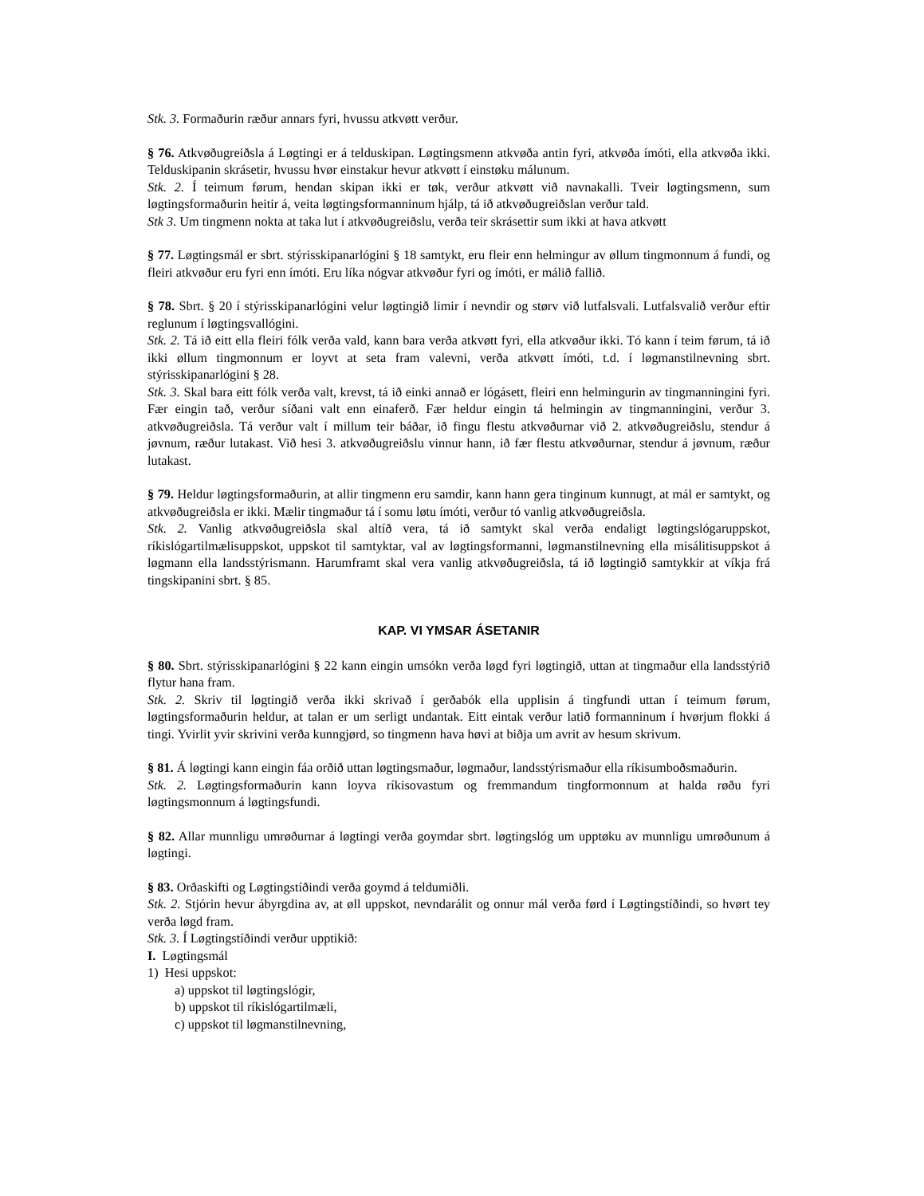Stk. 3. Formaðurin ræður annars fyri, hvussu atkvøtt verður.
§ 76. Atkvøðugreiðsla á Løgtingi er á telduskipan. Løgtingsmenn atkvøða antin fyri, atkvøða ímóti, ella atkvøða ikki. Telduskipanin skrásetir, hvussu hvør einstakur hevur atkvøtt í einstøku málunum.
Stk. 2. Í teimum førum, hendan skipan ikki er tøk, verður atkvøtt við navnakalli. Tveir løgtingsmenn, sum løgtingsformaðurin heitir á, veita løgtingsformanninum hjálp, tá ið atkvøðugreiðslan verður tald.
Stk 3. Um tingmenn nokta at taka lut í atkvøðugreiðslu, verða teir skrásettir sum ikki at hava atkvøtt
§ 77. Løgtingsmál er sbrt. stýrisskipanarlógini § 18 samtykt, eru fleir enn helmingur av øllum tingmonnum á fundi, og fleiri atkvøður eru fyri enn ímóti. Eru líka nógvar atkvøður fyri og ímóti, er málið fallið.
§ 78. Sbrt. § 20 í stýrisskipanarlógini velur løgtingið limir í nevndir og størv við lutfalsvali. Lutfalsvalið verður eftir reglunum í løgtingsvallógini.
Stk. 2. Tá ið eitt ella fleiri fólk verða vald, kann bara verða atkvøtt fyri, ella atkvøður ikki. Tó kann í teim førum, tá ið ikki øllum tingmonnum er loyvt at seta fram valevni, verða atkvøtt ímóti, t.d. í løgmanstilnevning sbrt. stýrisskipanarlógini § 28.
Stk. 3. Skal bara eitt fólk verða valt, krevst, tá ið einki annað er lógásett, fleiri enn helmingurin av tingmanningini fyri. Fær eingin tað, verður síðani valt enn einaferð. Fær heldur eingin tá helmingin av tingmanningini, verður 3. atkvøðugreiðsla. Tá verður valt í millum teir báðar, ið fingu flestu atkvøðurnar við 2. atkvøðugreiðslu, stendur á jøvnum, ræður lutakast. Við hesi 3. atkvøðugreiðslu vinnur hann, ið fær flestu atkvøðurnar, stendur á jøvnum, ræður lutakast.
§ 79. Heldur løgtingsformaðurin, at allir tingmenn eru samdir, kann hann gera tinginum kunnugt, at mál er samtykt, og atkvøðugreiðsla er ikki. Mælir tingmaður tá í somu løtu ímóti, verður tó vanlig atkvøðugreiðsla.
Stk. 2. Vanlig atkvøðugreiðsla skal altíð vera, tá ið samtykt skal verða endaligt løgtingslógaruppskot, ríkislógartilmælisuppskot, uppskot til samtyktar, val av løgtingsformanni, løgmanstilnevning ella misálitisuppskot á løgmann ella landsstýrismann. Harumframt skal vera vanlig atkvøðugreiðsla, tá ið løgtingið samtykkir at víkja frá tingskipanini sbrt. § 85.
KAP. VI YMSAR ÁSETANIR
§ 80. Sbrt. stýrisskipanarlógini § 22 kann eingin umsókn verða løgd fyri løgtingið, uttan at tingmaður ella landsstýrið flytur hana fram.
Stk. 2. Skriv til løgtingið verða ikki skrivað í gerðabók ella upplisin á tingfundi uttan í teimum førum, løgtingsformaðurin heldur, at talan er um serligt undantak. Eitt eintak verður latið formanninum í hvørjum flokki á tingi. Yvirlit yvir skrivini verða kunngjørd, so tingmenn hava høvi at biðja um avrit av hesum skrivum.
§ 81. Á løgtingi kann eingin fáa orðið uttan løgtingsmaður, løgmaður, landsstýrismaður ella ríkisumboðsmaðurin.
Stk. 2. Løgtingsformaðurin kann loyva ríkisovastum og fremmandum tingformonnum at halda røðu fyri løgtingsmonnum á løgtingsfundi.
§ 82. Allar munnligu umrøðurnar á løgtingi verða goymdar sbrt. løgtingslóg um upptøku av munnligu umrøðunum á løgtingi.
§ 83. Orðaskifti og Løgtingstíðindi verða goymd á teldumiðli.
Stk. 2. Stjórin hevur ábyrgdina av, at øll uppskot, nevndarálit og onnur mál verða førd í Løgtingstíðindi, so hvørt tey verða løgd fram.
Stk. 3. Í Løgtingstíðindi verður upptikið:
I. Løgtingsmál
1) Hesi uppskot:
a) uppskot til løgtingslógir,
b) uppskot til ríkislógartilmæli,
c) uppskot til løgmanstilnevning,